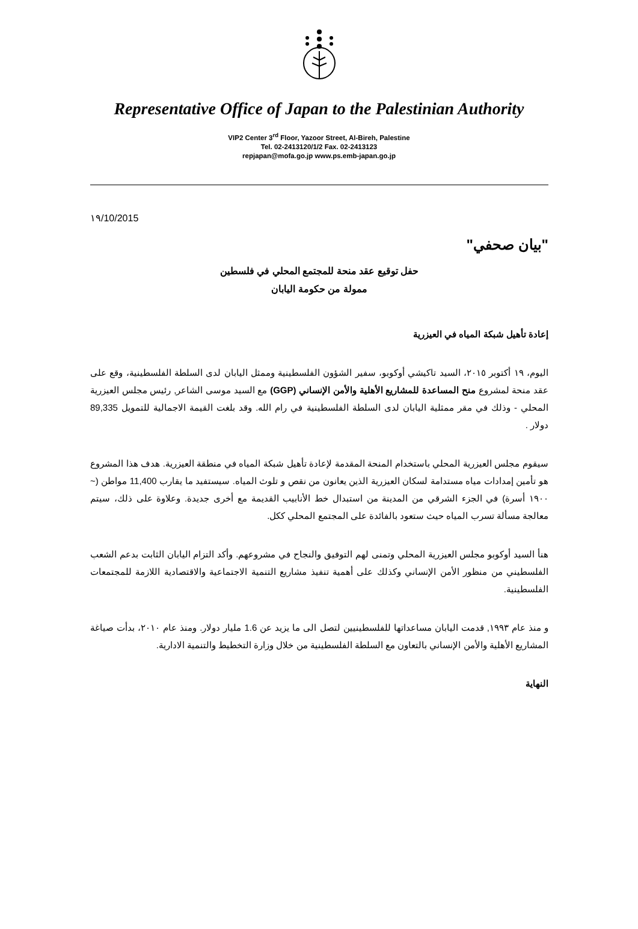Representative Office of Japan to the Palestinian Authority
VIP2 Center 3<sup>rd</sup> Floor, Yazoor Street, Al-Bireh, Palestine
Tel. 02-2413120/1/2 Fax. 02-2413123
repjapan@mofa.go.jp www.ps.emb-japan.go.jp
١٩/10/2015
"بيان صحفي"
حفل توقيع عقد منحة للمجتمع المحلي في فلسطين
ممولة من حكومة اليابان
إعادة تأهيل شبكة المياه في العيزرية
اليوم، ١٩ أكتوبر ٢٠١٥، السيد تاكيشي أوكوبو، سفير الشؤون الفلسطينية وممثل اليابان لدى السلطة الفلسطينية، وقع على عقد منحة لمشروع منح المساعدة للمشاريع الأهلية والأمن الإنساني (GGP) مع السيد موسى الشاعر, رئيس مجلس العيزرية المحلي - وذلك في مقر ممثلية اليابان لدى السلطة الفلسطينية في رام الله. وقد بلغت القيمة الاجمالية للتمويل 89,335 دولار .
سيقوم مجلس العيزرية المحلي باستخدام المنحة المقدمة لإعادة تأهيل شبكة المياه في منطقة العيزرية. هدف هذا المشروع هو تأمين إمدادات مياه مستدامة لسكان العيزرية الذين يعانون من نقص و تلوث المياه. سيستفيد ما يقارب 11,400 مواطن (~ ١٩٠٠ أسرة) في الجزء الشرقي من المدينة من استبدال خط الأنابيب القديمة مع أخرى جديدة. وعلاوة على ذلك، سيتم معالجة مسألة تسرب المياه حيث ستعود بالفائدة على المجتمع المحلي ككل.
هنأ السيد أوكوبو مجلس العيزرية المحلي وتمنى لهم التوفيق والنجاح في مشروعهم. وأكد التزام اليابان الثابت بدعم الشعب الفلسطيني من منظور الأمن الإنساني وكذلك على أهمية تنفيذ مشاريع التنمية الاجتماعية والاقتصادية اللازمة للمجتمعات الفلسطينية.
و منذ عام ١٩٩٣, قدمت اليابان مساعداتها للفلسطينيين لتصل الى ما يزيد عن 1.6 مليار دولار. ومنذ عام ٢٠١٠، بدأت صياغة المشاريع الأهلية والأمن الإنساني بالتعاون مع السلطة الفلسطينية من خلال وزارة التخطيط والتنمية الادارية.
النهاية